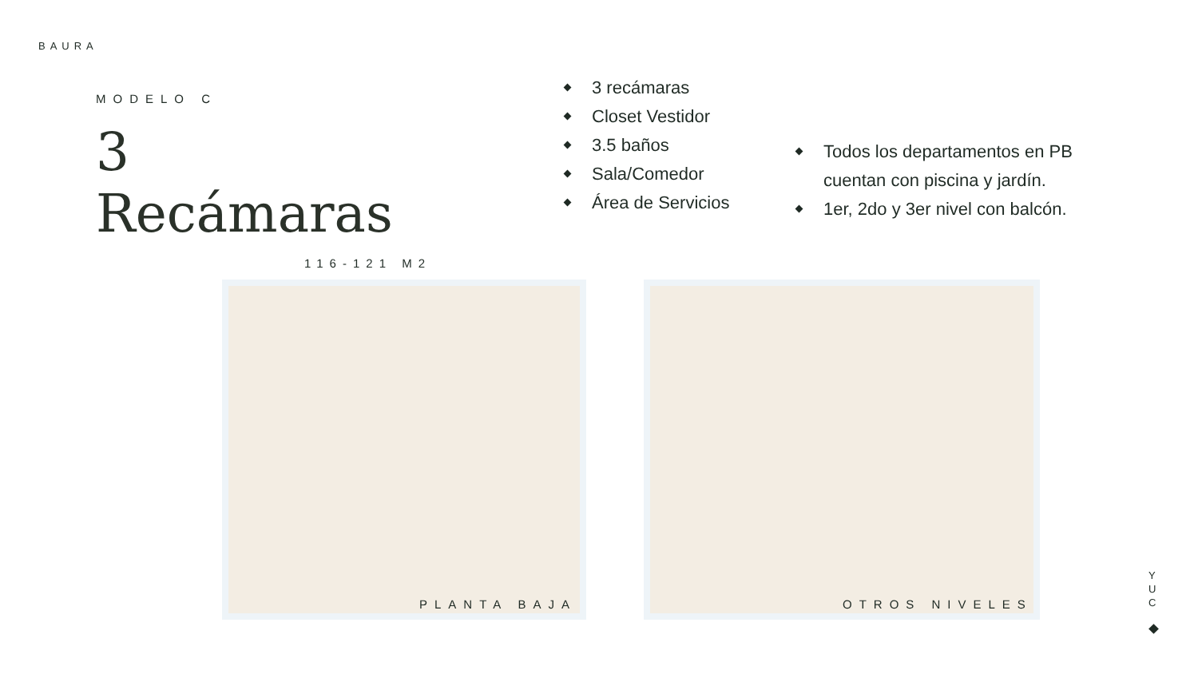BAURA
MODELO C
3 Recámaras
116-121 M2
3 recámaras
Closet Vestidor
3.5 baños
Sala/Comedor
Área de Servicios
Todos los departamentos en PB cuentan con piscina y jardín.
1er, 2do y 3er nivel con balcón.
PLANTA BAJA OTROS NIVELES
Y
U
C